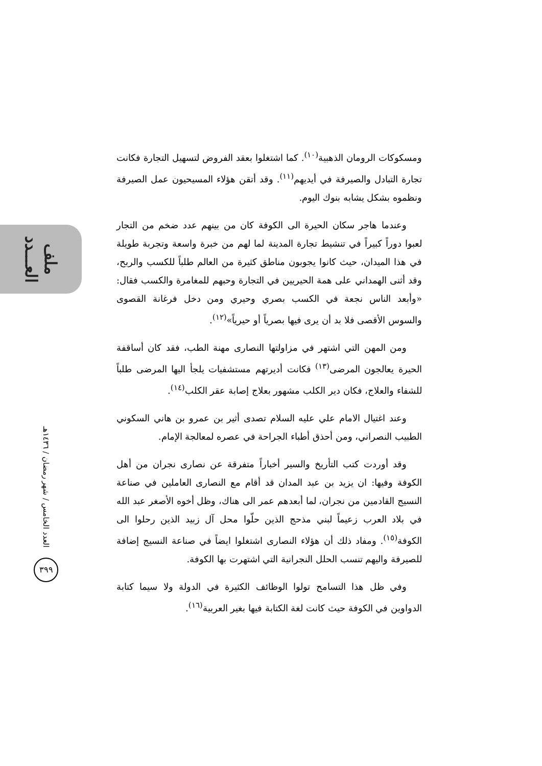ملف العـــدد
العدد الخامس / شهر رمضان / ١٤٣٦هـ
٣٩٩
ومسكوكات الرومان الذهبية<sup>(١٠)</sup>. كما اشتغلوا بعقد الفروض لتسهيل التجارة فكانت تجارة التبادل والصيرفة في أيديهم<sup>(١١)</sup>. وقد أتقن هؤلاء المسيحيون عمل الصيرفة ونظموه بشكل يشابه بنوك اليوم.
وعندما هاجر سكان الحيرة الى الكوفة كان من بينهم عدد ضخم من التجار لعبوا دوراً كبيراً في تنشيط تجارة المدينة لما لهم من خبرة واسعة وتجربة طويلة في هذا الميدان، حيث كانوا يجوبون مناطق كثيرة من العالم طلباً للكسب والربح، وقد أثنى الهمداني على همة الحيريين في التجارة وحبهم للمغامرة والكسب فقال: «وأبعد الناس نجعة في الكسب بصري وحيري ومن دخل فرغانة القصوى والسوس الأقصى فلا بد أن يرى فيها بصرياً أو حيرياً»<sup>(١٢)</sup>.
ومن المهن التي اشتهر في مزاولتها النصارى مهنة الطب، فقد كان أساقفة الحيرة يعالجون المرضى<sup>(١٣)</sup> فكانت أديرتهم مستشفيات يلجأ اليها المرضى طلباً للشفاء والعلاج، فكان دير الكلب مشهور بعلاج إصابة عقر الكلب<sup>(١٤)</sup>.
وعند اغتيال الامام علي عليه السلام تصدى أثير بن عمرو بن هاني السكوني الطبيب النصراني، ومن أحذق أطباء الجراحة في عصره لمعالجة الإمام.
وقد أوردت كتب التأريخ والسير أخباراً متفرقة عن نصارى نجران من أهل الكوفة وفيها: ان يزيد بن عبد المدان قد أقام مع النصارى العاملين في صناعة النسيج القادمين من نجران، لما أبعدهم عمر الى هناك، وظل أخوه الأصغر عبد الله في بلاد العرب زعيماً لبني مذحج الذين حلّوا محل آل زبيد الذين رحلوا الى الكوفة<sup>(١٥)</sup>. ومفاد ذلك أن هؤلاء النصارى اشتغلوا ايضاً في صناعة النسيج إضافة للصيرفة واليهم تنسب الحلل النجرانية التي اشتهرت بها الكوفة.
وفي ظل هذا التسامح تولوا الوظائف الكثيرة في الدولة ولا سيما كتابة الدواوين في الكوفة حيث كانت لغة الكتابة فيها بغير العربية<sup>(١٦)</sup>.